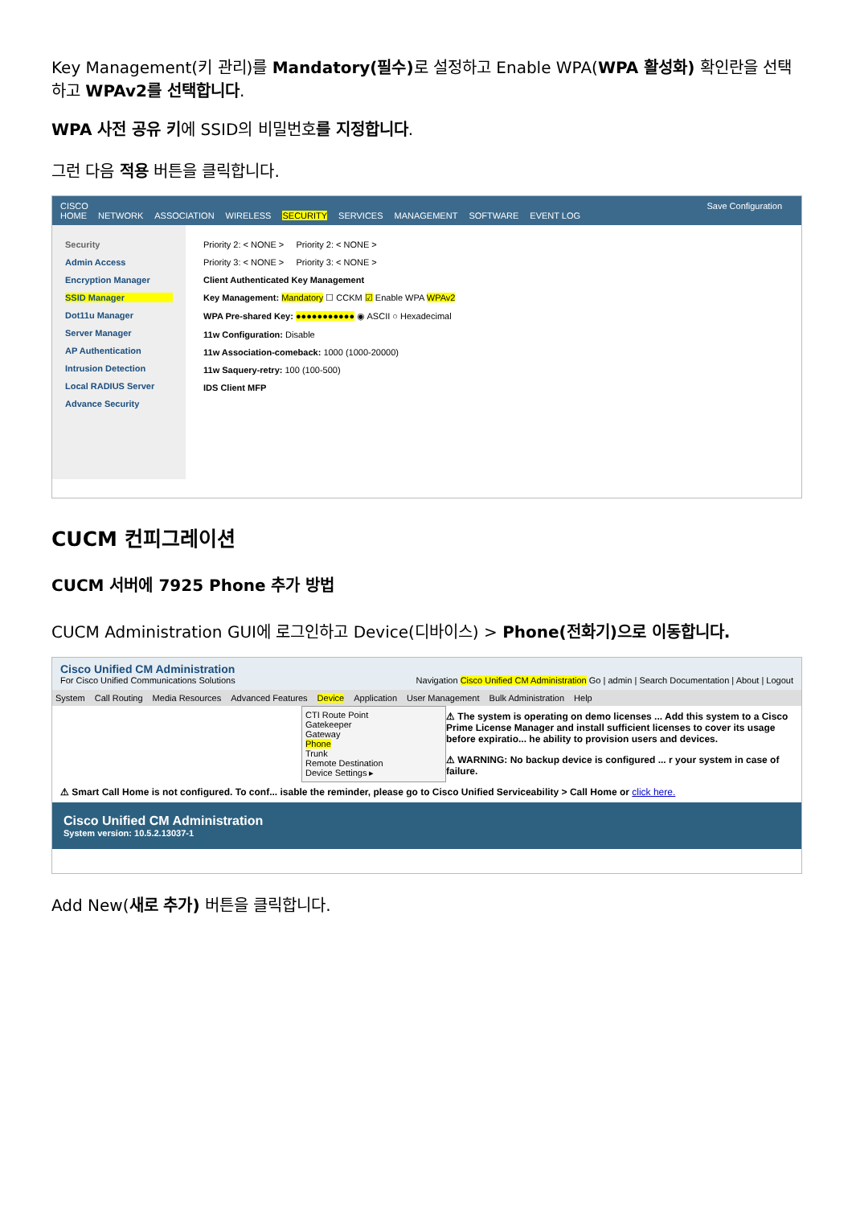Key Management(키 관리)를 Mandatory(필수) 로 설정하고 Enable WPA(WPA 활성화) 확인란을 선택하고 WPAv2를 선택합니다.
WPA 사전 공유 키에 SSID의 비밀번호를 지정합니다.
그런 다음 적용 버튼을 클릭합니다.
CISCO Save Configuration
HOME NETWORK ASSOCIATION WIRELESS SECURITY SERVICES MANAGEMENT SOFTWARE EVENT LOG
Security
Admin Access
Encryption Manager
SSID Manager
Dot11u Manager
Server Manager
AP Authentication
Intrusion Detection
Local RADIUS Server
Advance Security
Priority 2: < NONE > Priority 2: < NONE >
Priority 3: < NONE > Priority 3: < NONE >
Client Authenticated Key Management
Key Management: Mandatory ☐ CCKM ☑ Enable WPA WPAv2
WPA Pre-shared Key: ●●●●●●●●●●● ◉ ASCII ○ Hexadecimal
11w Configuration: Disable
11w Association-comeback: 1000 (1000-20000)
11w Saquery-retry: 100 (100-500)
IDS Client MFP
CUCM 컨피그레이션
CUCM 서버에 7925 Phone 추가 방법
CUCM Administration GUI에 로그인하고 Device(디바이스) > Phone(전화기)으로 이동합니다.
Cisco Unified CM Administration
For Cisco Unified Communications Solutions Navigation Cisco Unified CM Administration Go | admin | Search Documentation | About | Logout
System Call Routing Media Resources Advanced Features Device Application User Management Bulk Administration Help
CTI Route Point
Gatekeeper
Gateway
Phone
Trunk
Remote Destination
Device Settings ▸
⚠ The system is operating on demo licenses ... Add this system to a Cisco Prime License Manager and install sufficient licenses to cover its usage before expiratio... he ability to provision users and devices.
⚠ WARNING: No backup device is configured ... r your system in case of failure.
⚠ Smart Call Home is not configured. To conf... isable the reminder, please go to Cisco Unified Serviceability > Call Home or click here.
Cisco Unified CM Administration
System version: 10.5.2.13037-1
Add New(새로 추가) 버튼을 클릭합니다.